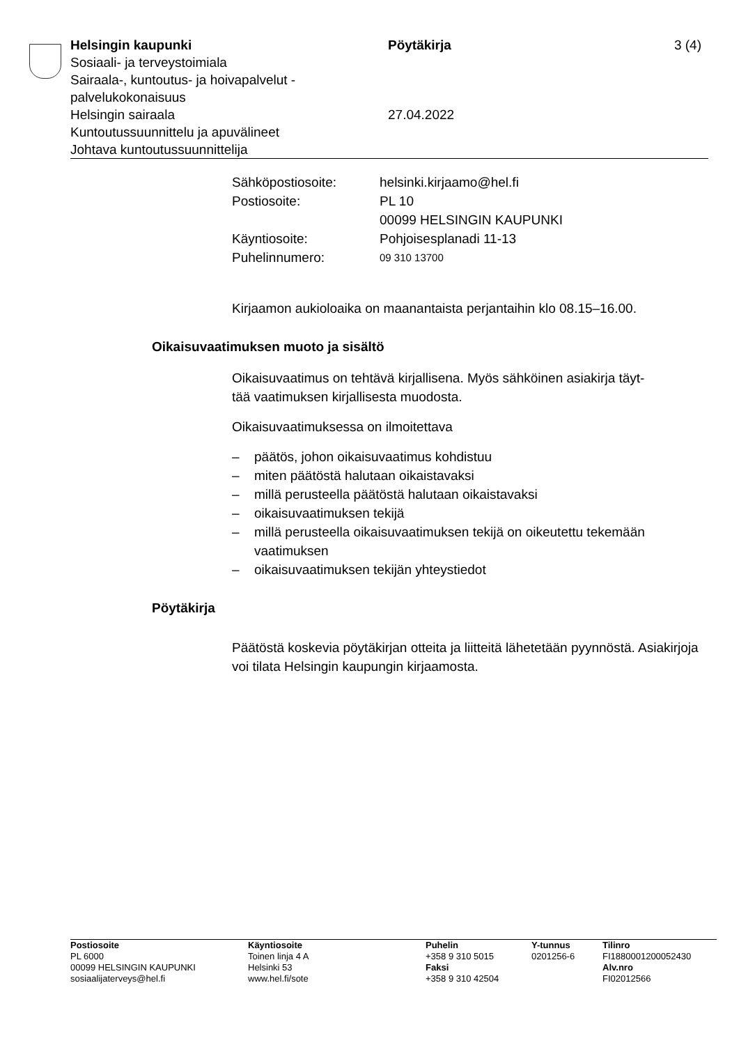Helsingin kaupunki
Sosiaali- ja terveystoimiala
Sairaala-, kuntoutus- ja hoivapalvelut -
palvelukokonaisuus
Helsingin sairaala
Kuntoutussuunnittelu ja apuvälineet
Johtava kuntoutussuunnittelija
Pöytäkirja
27.04.2022
3 (4)
| Sähköpostiosoite: | helsinki.kirjaamo@hel.fi |
| Postiosoite: | PL 10 00099 HELSINGIN KAUPUNKI |
| Käyntiosoite: | Pohjoisesplanadi 11-13 |
| Puhelinnumero: | 09 310 13700 |
Kirjaamon aukioloaika on maanantaista perjantaihin klo 08.15–16.00.
Oikaisuvaatimuksen muoto ja sisältö
Oikaisuvaatimus on tehtävä kirjallisena. Myös sähköinen asiakirja täyt-
tää vaatimuksen kirjallisesta muodosta.
Oikaisuvaatimuksessa on ilmoitettava
– päätös, johon oikaisuvaatimus kohdistuu
– miten päätöstä halutaan oikaistavaksi
– millä perusteella päätöstä halutaan oikaistavaksi
– oikaisuvaatimuksen tekijä
– millä perusteella oikaisuvaatimuksen tekijä on oikeutettu tekemään vaatimuksen
– oikaisuvaatimuksen tekijän yhteystiedot
Pöytäkirja
Päätöstä koskevia pöytäkirjan otteita ja liitteitä lähetetään pyynnöstä. Asiakirjoja voi tilata Helsingin kaupungin kirjaamosta.
Postiosoite
PL 6000
00099 HELSINGIN KAUPUNKI
sosiaalijaterveys@hel.fi
Käyntiosoite
Toinen linja 4 A
Helsinki 53
www.hel.fi/sote
Puhelin
+358 9 310 5015
Faksi
+358 9 310 42504
Y-tunnus
0201256-6
Tilinro
FI1880001200052430
Alv.nro
FI02012566